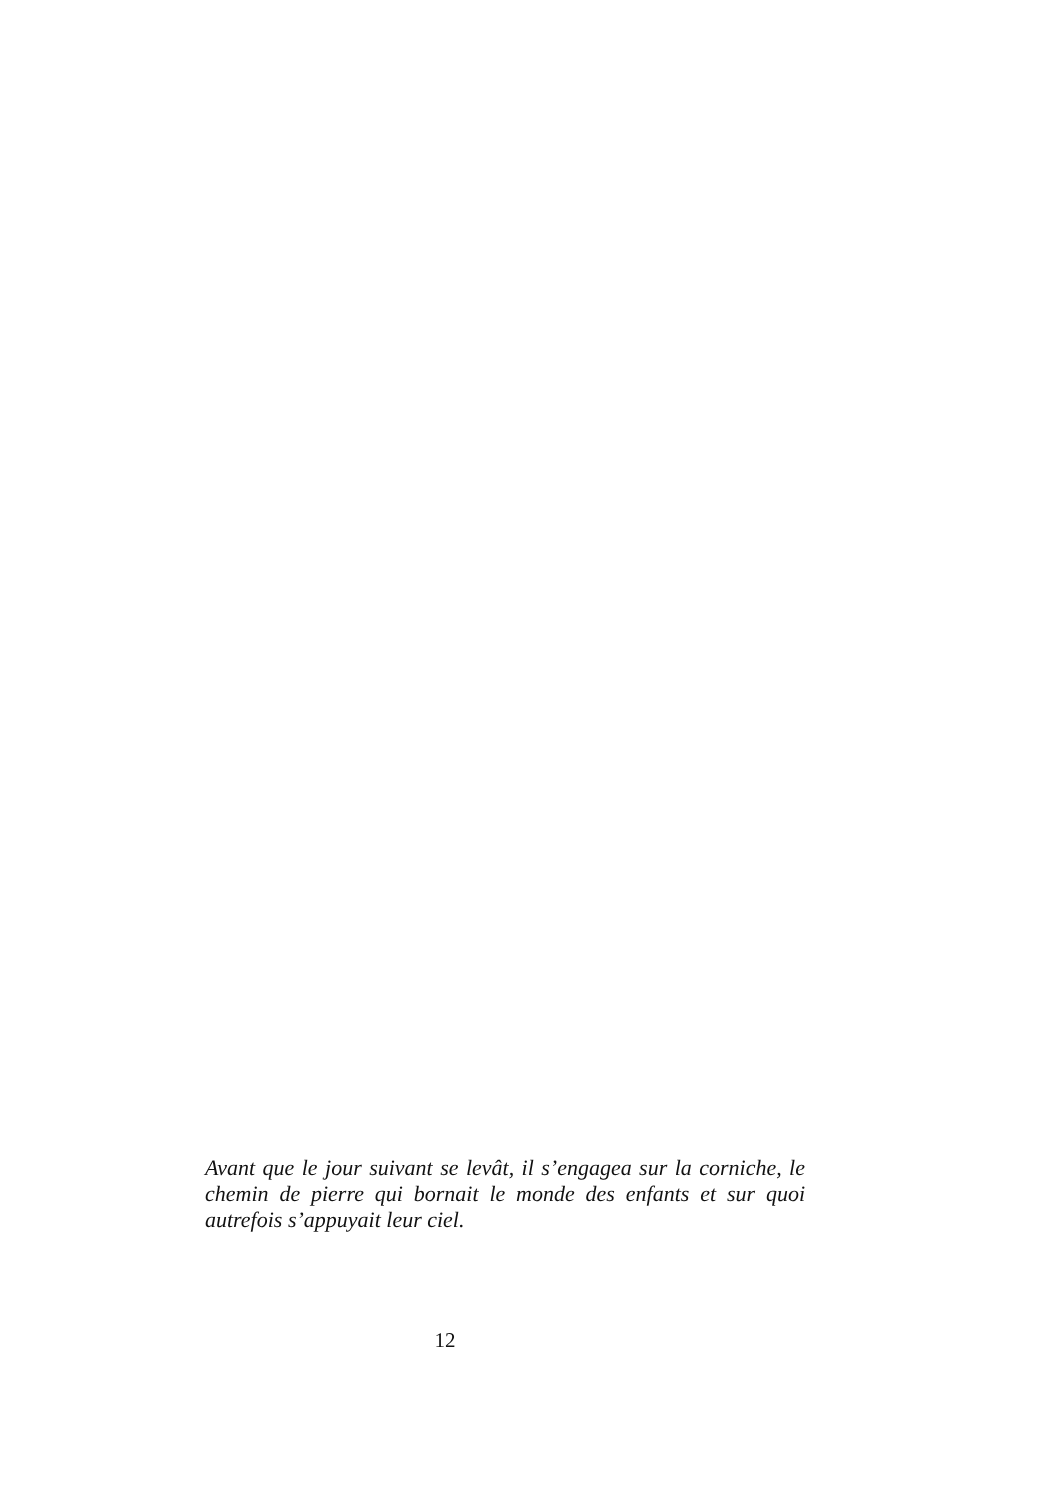Avant que le jour suivant se levât, il s’engagea sur la corniche, le chemin de pierre qui bornait le monde des enfants et sur quoi autrefois s’appuyait leur ciel.
12